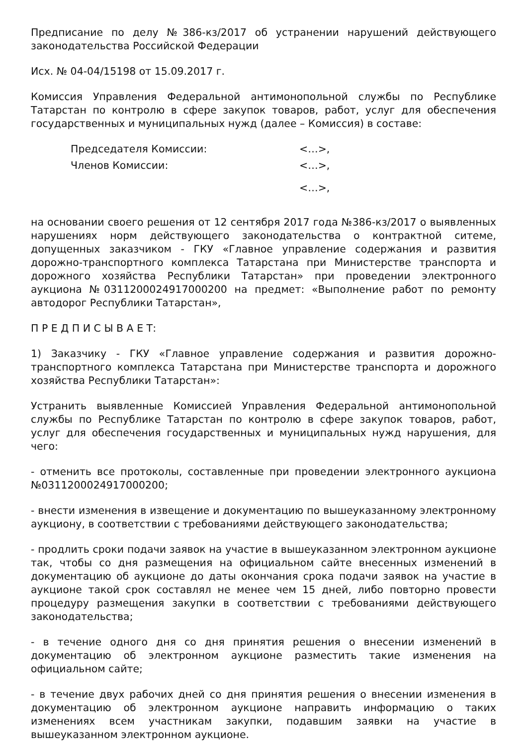Предписание по делу №386-кз/2017 об устранении нарушений действующего законодательства Российской Федерации
Исх. № 04-04/15198 от 15.09.2017 г.
Комиссия Управления Федеральной антимонопольной службы по Республике Татарстан по контролю в сфере закупок товаров, работ, услуг для обеспечения государственных и муниципальных нужд (далее – Комиссия) в составе:
| Председателя Комиссии: | <…>, |
| Членов Комиссии: | <…>, |
| | <…>, |
на основании своего решения от 12 сентября 2017 года №386-кз/2017 о выявленных нарушениях норм действующего законодательства о контрактной ситеме, допущенных заказчиком - ГКУ «Главное управление содержания и развития дорожно-транспортного комплекса Татарстана при Министерстве транспорта и дорожного хозяйства Республики Татарстан» при проведении электронного аукциона №0311200024917000200 на предмет: «Выполнение работ по ремонту автодорог Республики Татарстан»,
П Р Е Д П И С Ы В А Е Т:
1) Заказчику - ГКУ «Главное управление содержания и развития дорожно-транспортного комплекса Татарстана при Министерстве транспорта и дорожного хозяйства Республики Татарстан»:
Устранить выявленные Комиссией Управления Федеральной антимонопольной службы по Республике Татарстан по контролю в сфере закупок товаров, работ, услуг для обеспечения государственных и муниципальных нужд нарушения, для чего:
- отменить все протоколы, составленные при проведении электронного аукциона №0311200024917000200;
- внести изменения в извещение и документацию по вышеуказанному электронному аукциону, в соответствии с требованиями действующего законодательства;
- продлить сроки подачи заявок на участие в вышеуказанном электронном аукционе так, чтобы со дня размещения на официальном сайте внесенных изменений в документацию об аукционе до даты окончания срока подачи заявок на участие в аукционе такой срок составлял не менее чем 15 дней, либо повторно провести процедуру размещения закупки в соответствии с требованиями действующего законодательства;
- в течение одного дня со дня принятия решения о внесении изменений в документацию об электронном аукционе разместить такие изменения на официальном сайте;
- в течение двух рабочих дней со дня принятия решения о внесении изменения в документацию об электронном аукционе направить информацию о таких изменениях всем участникам закупки, подавшим заявки на участие в вышеуказанном электронном аукционе.